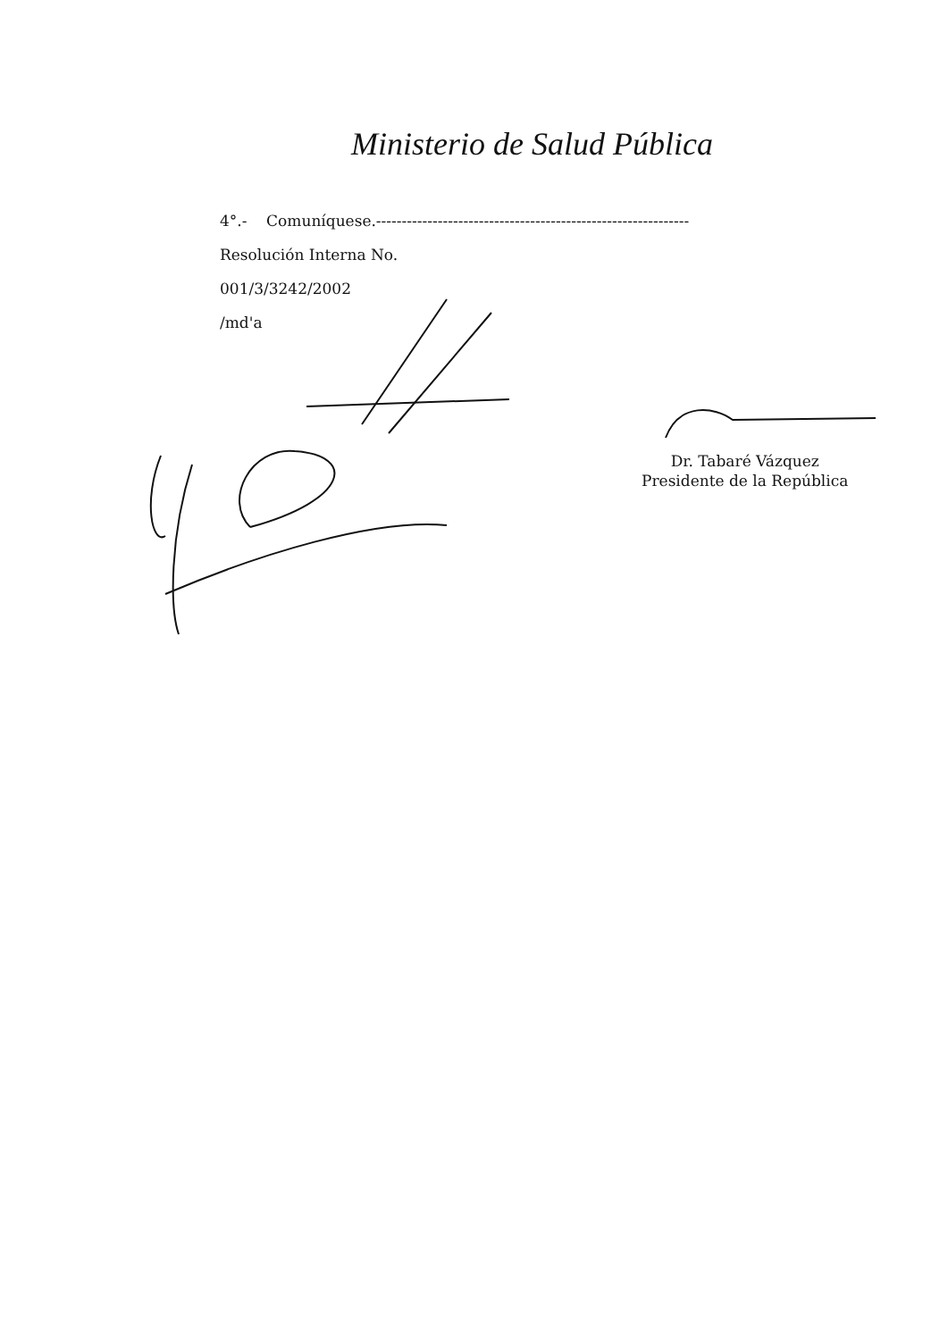Ministerio de Salud Pública
4°.- Comuníquese.-------------------------------------------------------------
Resolución Interna No.
001/3/3242/2002
/md'a
Dr. Tabaré Vázquez
Presidente de la República